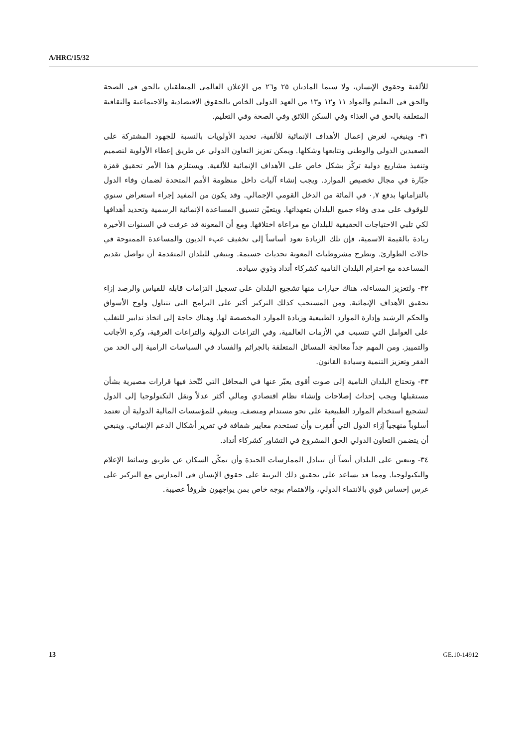A/HRC/15/32
للألفية وحقوق الإنسان، ولا سيما المادتان ٢٥ و٢٦ من الإعلان العالمي المتعلقتان بالحق في الصحة والحق في التعليم والمواد ١١ و١٢ و١٣ من العهد الدولي الخاص بالحقوق الاقتصادية والاجتماعية والثقافية المتعلقة بالحق في الغذاء وفي السكن اللائق وفي الصحة وفي التعليم.
٣١- وينبغي، لغرض إعمال الأهداف الإنمائية للألفية، تحديد الأولويات بالنسبة للجهود المشتركة على الصعيدين الدولي والوطني وتتابعها وشكلها. ويمكن تعزيز التعاون الدولي عن طريق إعطاء الأولوية لتصميم وتنفيذ مشاريع دولية تركّز بشكل خاص على الأهداف الإنمائية للألفية. ويستلزم هذا الأمر تحقيق قفزة جبّارة في مجال تخصيص الموارد. ويجب إنشاء آليات داخل منظومة الأمم المتحدة لضمان وفاء الدول بالتزاماتها بدفع ٠,٧ في المائة من الدخل القومي الإجمالي. وقد يكون من المفيد إجراء استعراض سنوي للوقوف على مدى وفاء جميع البلدان بتعهداتها. ويتعيّن تنسيق المساعدة الإنمائية الرسمية وتحديد أهدافها لكي تلبي الاحتياجات الحقيقية للبلدان مع مراعاة اختلافها. ومع أن المعونة قد عرفت في السنوات الأخيرة زيادة بالقيمة الاسمية، فإن تلك الزيادة تعود أساساً إلى تخفيف عبء الديون والمساعدة الممنوحة في حالات الطوارئ. وتطرح مشروطيات المعونة تحديات جسيمة. وينبغي للبلدان المتقدمة أن تواصل تقديم المساعدة مع احترام البلدان النامية كشركاء أنداد وذوي سيادة.
٣٢- ولتعزيز المساءلة، هناك خيارات منها تشجيع البلدان على تسجيل التزامات قابلة للقياس والرصد إزاء تحقيق الأهداف الإنمائية. ومن المستحب كذلك التركيز أكثر على البرامج التي تتناول ولوج الأسواق والحكم الرشيد وإدارة الموارد الطبيعية وزيادة الموارد المخصصة لها. وهناك حاجة إلى اتخاذ تدابير للتغلب على العوامل التي تتسبب في الأزمات العالمية، وفي التراعات الدولية والتراعات العرقية، وكره الأجانب والتمييز. ومن المهم جداً معالجة المسائل المتعلقة بالجرائم والفساد في السياسات الرامية إلى الحد من الفقر وتعزيز التنمية وسيادة القانون.
٣٣- وتحتاج البلدان النامية إلى صوت أقوى يعبّر عنها في المحافل التي تُتّخذ فيها قرارات مصيرية بشأن مستقبلها ويجب إحداث إصلاحات وإنشاء نظام اقتصادي ومالي أكثر عدلاً ونقل التكنولوجيا إلى الدول لتشجيع استخدام الموارد الطبيعية على نحو مستدام ومنصف. وينبغي للمؤسسات المالية الدولية أن تعتمد أسلوباً منهجياً إزاء الدول التي أُفقِرت وأن تستخدم معايير شفافة في تقرير أشكال الدعم الإنمائي. وينبغي أن يتضمن التعاون الدولي الحق المشروع في التشاور كشركاء أنداد.
٣٤- ويتعين على البلدان أيضاً أن تتبادل الممارسات الجيدة وأن تمكّن السكان عن طريق وسائط الإعلام والتكنولوجيا. ومما قد يساعد على تحقيق ذلك التربية على حقوق الإنسان في المدارس مع التركيز على غرس إحساس قوي بالانتماء الدولي، والاهتمام بوجه خاص بمن يواجهون ظروفاً عصيبة.
13 GE.10-14912